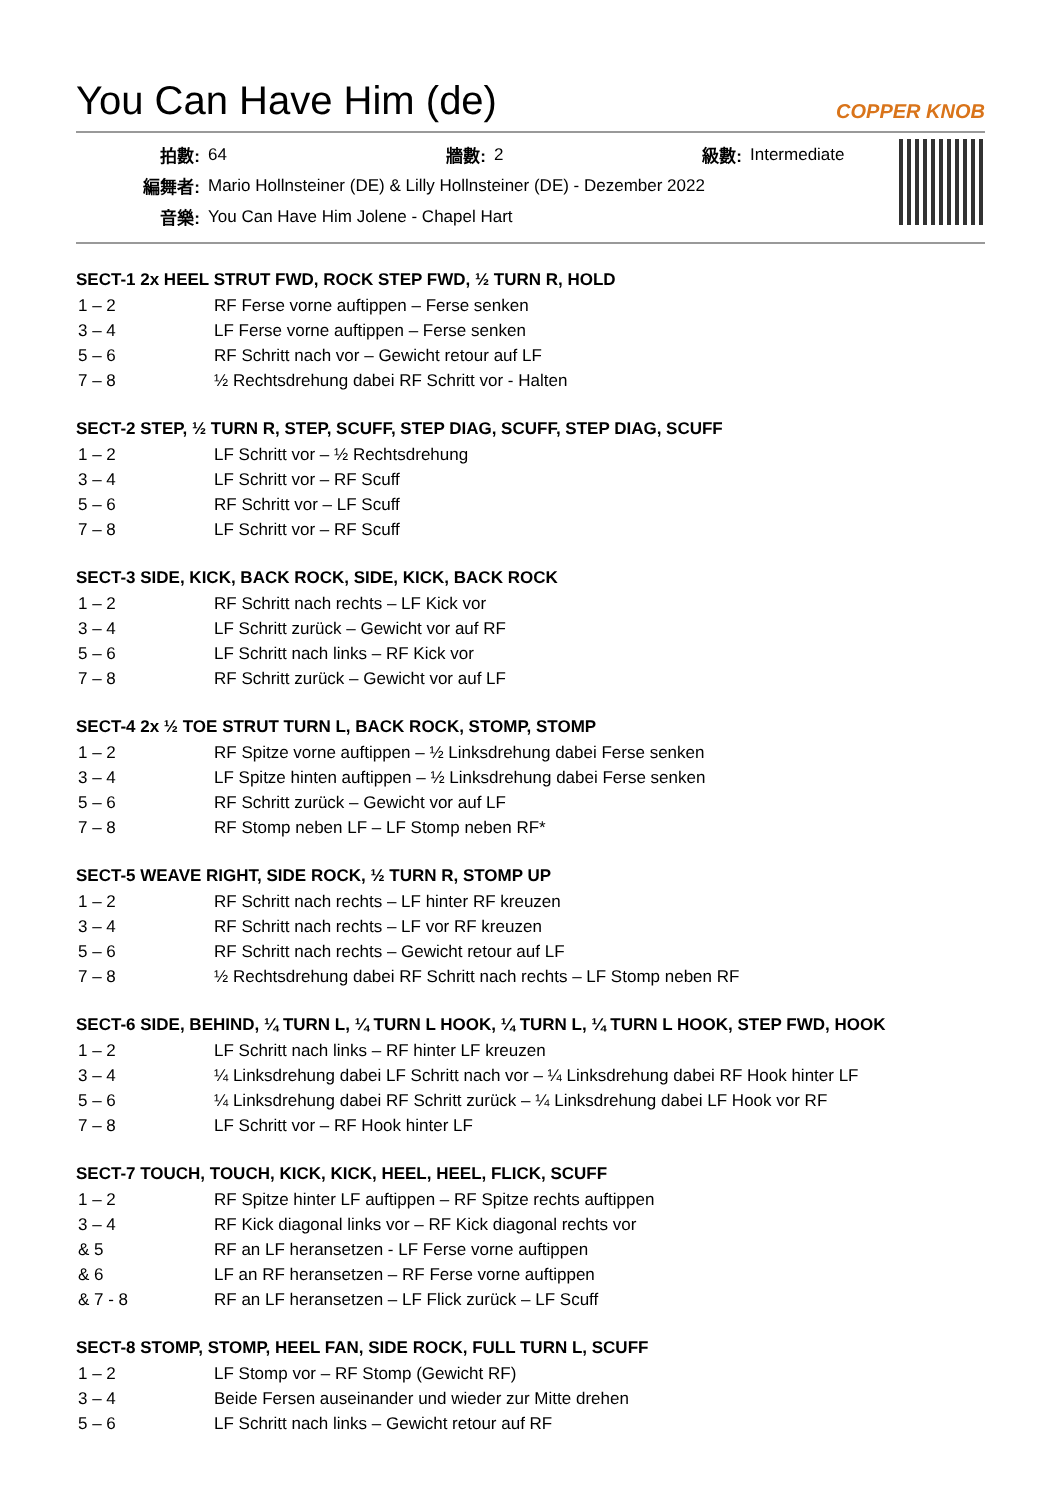You Can Have Him (de)
COPPER KNOB
| 拍數: | 64 | 牆數: | 2 | 級數: | Intermediate |
| 編舞者: | Mario Hollnsteiner (DE) & Lilly Hollnsteiner (DE) - Dezember 2022 | | | | |
| 音樂: | You Can Have Him Jolene - Chapel Hart | | | | |
SECT-1 2x HEEL STRUT FWD, ROCK STEP FWD, ½ TURN R, HOLD
| 1 – 2 | RF Ferse vorne auftippen – Ferse senken |
| 3 – 4 | LF Ferse vorne auftippen – Ferse senken |
| 5 – 6 | RF Schritt nach vor – Gewicht retour auf LF |
| 7 – 8 | ½ Rechtsdrehung dabei RF Schritt vor - Halten |
SECT-2 STEP, ½ TURN R, STEP, SCUFF, STEP DIAG, SCUFF, STEP DIAG, SCUFF
| 1 – 2 | LF Schritt vor – ½ Rechtsdrehung |
| 3 – 4 | LF Schritt vor – RF Scuff |
| 5 – 6 | RF Schritt vor – LF Scuff |
| 7 – 8 | LF Schritt vor – RF Scuff |
SECT-3 SIDE, KICK, BACK ROCK, SIDE, KICK, BACK ROCK
| 1 – 2 | RF Schritt nach rechts – LF Kick vor |
| 3 – 4 | LF Schritt zurück – Gewicht vor auf RF |
| 5 – 6 | LF Schritt nach links – RF Kick vor |
| 7 – 8 | RF Schritt zurück – Gewicht vor auf LF |
SECT-4 2x ½ TOE STRUT TURN L, BACK ROCK, STOMP, STOMP
| 1 – 2 | RF Spitze vorne auftippen – ½ Linksdrehung dabei Ferse senken |
| 3 – 4 | LF Spitze hinten auftippen – ½ Linksdrehung dabei Ferse senken |
| 5 – 6 | RF Schritt zurück – Gewicht vor auf LF |
| 7 – 8 | RF Stomp neben LF – LF Stomp neben RF* |
SECT-5 WEAVE RIGHT, SIDE ROCK, ½ TURN R, STOMP UP
| 1 – 2 | RF Schritt nach rechts – LF hinter RF kreuzen |
| 3 – 4 | RF Schritt nach rechts – LF vor RF kreuzen |
| 5 – 6 | RF Schritt nach rechts – Gewicht retour auf LF |
| 7 – 8 | ½ Rechtsdrehung dabei RF Schritt nach rechts – LF Stomp neben RF |
SECT-6 SIDE, BEHIND, ¼ TURN L, ¼ TURN L HOOK, ¼ TURN L, ¼ TURN L HOOK, STEP FWD, HOOK
| 1 – 2 | LF Schritt nach links – RF hinter LF kreuzen |
| 3 – 4 | ¼ Linksdrehung dabei LF Schritt nach vor – ¼ Linksdrehung dabei RF Hook hinter LF |
| 5 – 6 | ¼ Linksdrehung dabei RF Schritt zurück – ¼ Linksdrehung dabei LF Hook vor RF |
| 7 – 8 | LF Schritt vor – RF Hook hinter LF |
SECT-7 TOUCH, TOUCH, KICK, KICK, HEEL, HEEL, FLICK, SCUFF
| 1 – 2 | RF Spitze hinter LF auftippen – RF Spitze rechts auftippen |
| 3 – 4 | RF Kick diagonal links vor – RF Kick diagonal rechts vor |
| & 5 | RF an LF heransetzen - LF Ferse vorne auftippen |
| & 6 | LF an RF heransetzen – RF Ferse vorne auftippen |
| & 7 - 8 | RF an LF heransetzen – LF Flick zurück – LF Scuff |
SECT-8 STOMP, STOMP, HEEL FAN, SIDE ROCK, FULL TURN L, SCUFF
| 1 – 2 | LF Stomp vor – RF Stomp (Gewicht RF) |
| 3 – 4 | Beide Fersen auseinander und wieder zur Mitte drehen |
| 5 – 6 | LF Schritt nach links – Gewicht retour auf RF |